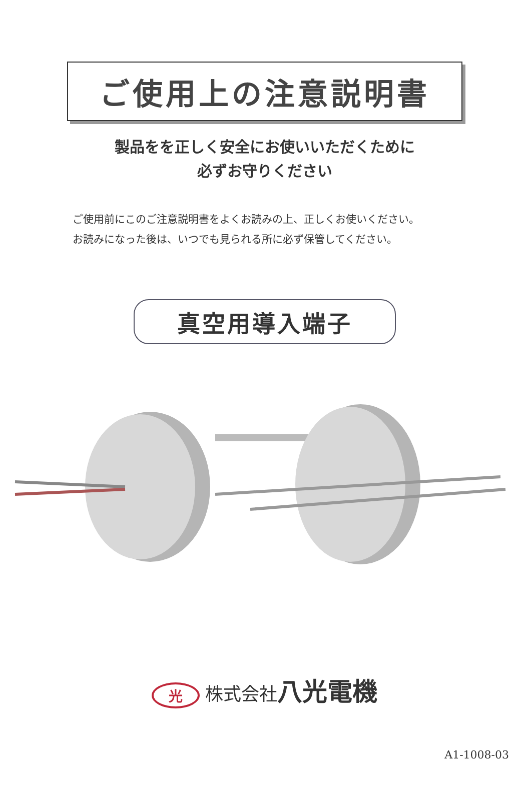ご使用上の注意説明書
製品をを正しく安全にお使いいただくために
必ずお守りください
ご使用前にこのご注意説明書をよくお読みの上、正しくお使いください。
お読みになった後は、いつでも見られる所に必ず保管してください。
真空用導入端子
光 株式会社八光電機
A1-1008-03